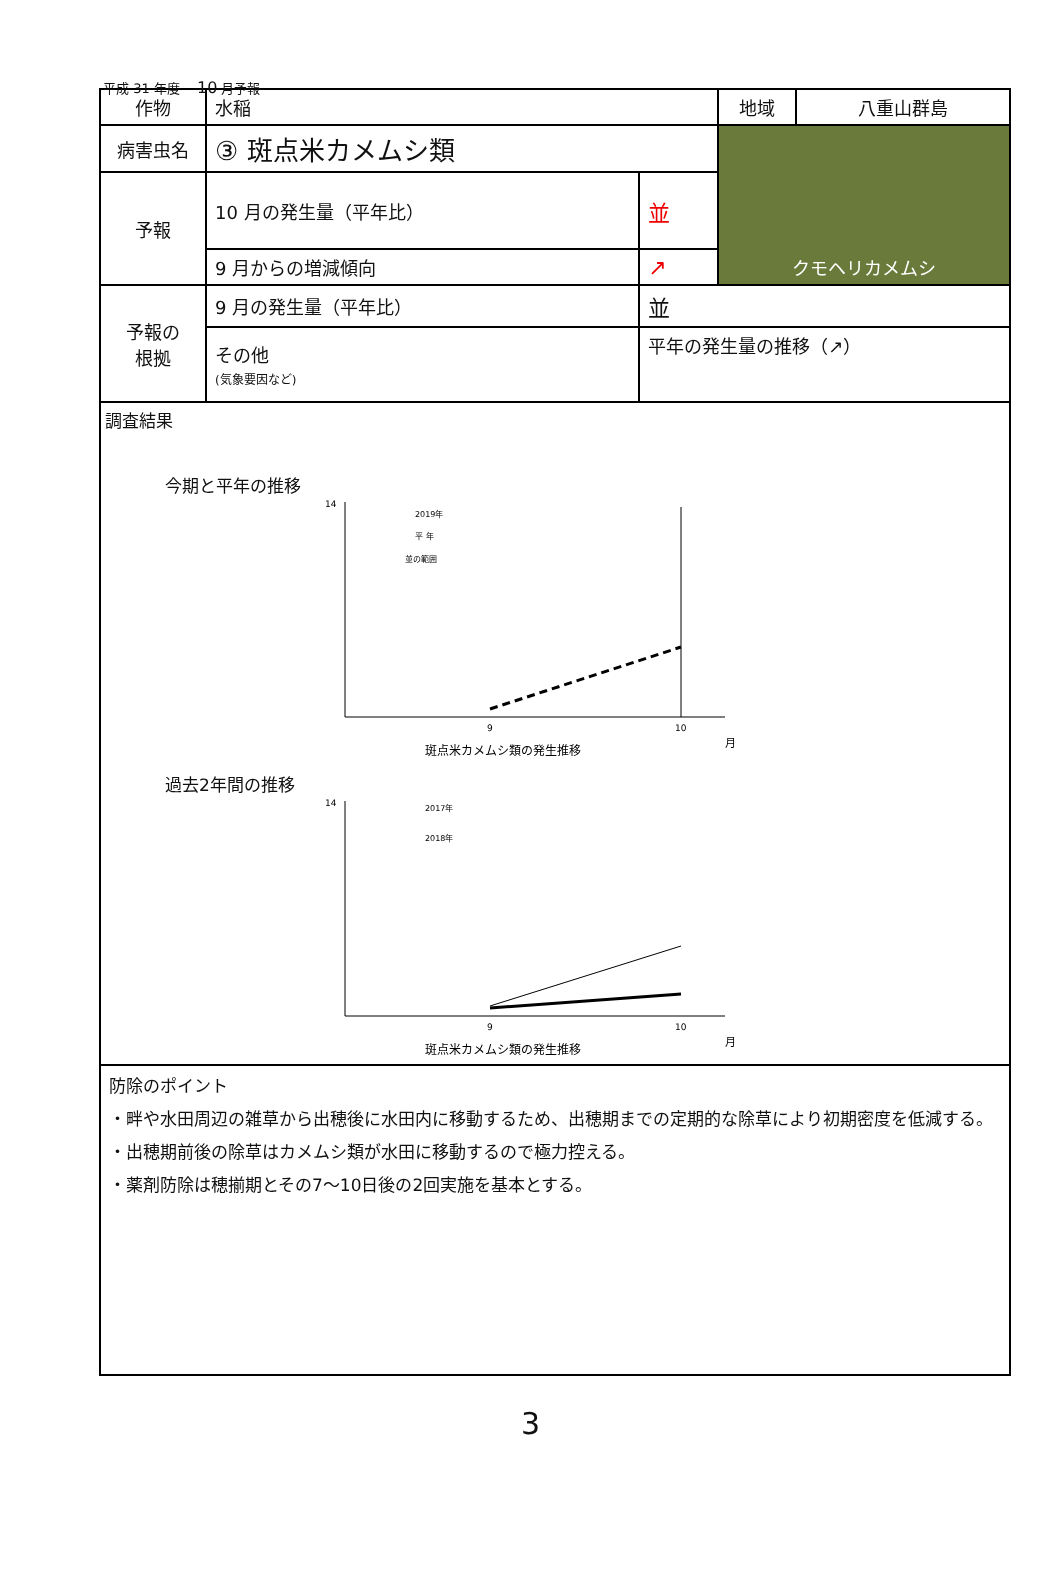平成 31 年度　 10 月予報
| 作物 | 水稲 | | 地域 | 八重山群島 |
| 病害虫名 | ③ 斑点米カメムシ類 | | クモヘリカメムシ | |
| 予報 | 10 月の発生量（平年比） | 並 | | |
| | 9 月からの増減傾向 | ↗ | | |
| 予報の 根拠 | 9 月の発生量（平年比） | 並 | | |
| | その他 (気象要因など) | 平年の発生量の推移（↗） | | |
| 調査結果 今期と平年の推移 14 2019年 平 年 並の範囲 9 10 月 斑点米カメムシ類の発生推移 過去2年間の推移 14 2017年 2018年 9 10 月 斑点米カメムシ類の発生推移 | | | | |
| 防除のポイント ・畔や水田周辺の雑草から出穂後に水田内に移動するため、出穂期までの定期的な除草により初期密度を低減する。 ・出穂期前後の除草はカメムシ類が水田に移動するので極力控える。 ・薬剤防除は穂揃期とその7～10日後の2回実施を基本とする。 | | | | |
3